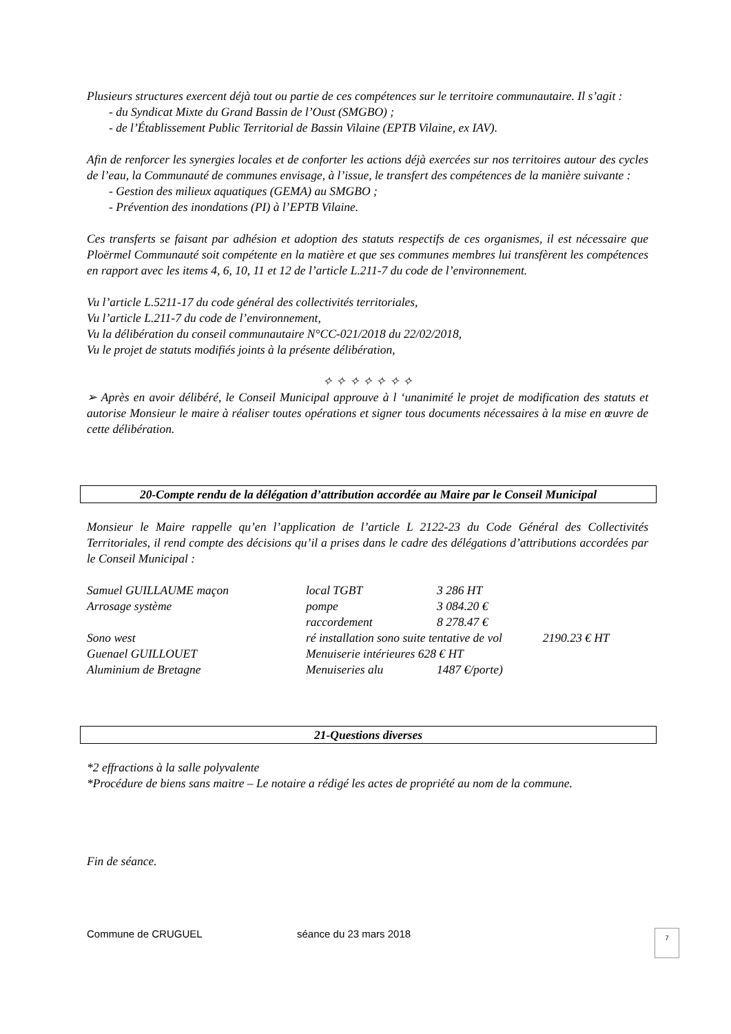Plusieurs structures exercent déjà tout ou partie de ces compétences sur le territoire communautaire. Il s’agit :
- du Syndicat Mixte du Grand Bassin de l’Oust (SMGBO) ;
- de l’Établissement Public Territorial de Bassin Vilaine (EPTB Vilaine, ex IAV).
Afin de renforcer les synergies locales et de conforter les actions déjà exercées sur nos territoires autour des cycles de l’eau, la Communauté de communes envisage, à l’issue, le transfert des compétences de la manière suivante :
- Gestion des milieux aquatiques (GEMA) au SMGBO ;
- Prévention des inondations (PI) à l’EPTB Vilaine.
Ces transferts se faisant par adhésion et adoption des statuts respectifs de ces organismes, il est nécessaire que Ploërmel Communauté soit compétente en la matière et que ses communes membres lui transfèrent les compétences en rapport avec les items 4, 6, 10, 11 et 12 de l’article L.211-7 du code de l’environnement.
Vu l’article L.5211-17 du code général des collectivités territoriales,
Vu l’article L.211-7 du code de l’environnement,
Vu la délibération du conseil communautaire N°CC-021/2018 du 22/02/2018,
Vu le projet de statuts modifiés joints à la présente délibération,
✧ ✧ ✧ ✧ ✧ ✧ ✧
➢ Après en avoir délibéré, le Conseil Municipal approuve à l ‘unanimité le projet de modification des statuts et autorise Monsieur le maire à réaliser toutes opérations et signer tous documents nécessaires à la mise en œuvre de cette délibération.
20-Compte rendu de la délégation d’attribution accordée au Maire par le Conseil Municipal
Monsieur le Maire rappelle qu’en l’application de l’article L 2122-23 du Code Général des Collectivités Territoriales, il rend compte des décisions qu’il a prises dans le cadre des délégations d’attributions accordées par le Conseil Municipal :
| Samuel GUILLAUME maçon | local TGBT | 3 286 HT | |
| Arrosage système | pompe | 3 084.20 € | |
| | raccordement | 8 278.47 € | |
| Sono west | ré installation sono suite tentative de vol | | 2190.23 € HT |
| Guenael GUILLOUET | Menuiserie intérieures 628 € HT | | |
| Aluminium de Bretagne | Menuiseries alu | 1487 €/porte) | |
21-Questions diverses
*2 effractions à la salle polyvalente
*Procédure de biens sans maitre – Le notaire a rédigé les actes de propriété au nom de la commune.
Fin de séance.
Commune de CRUGUEL séance du 23 mars 2018
7